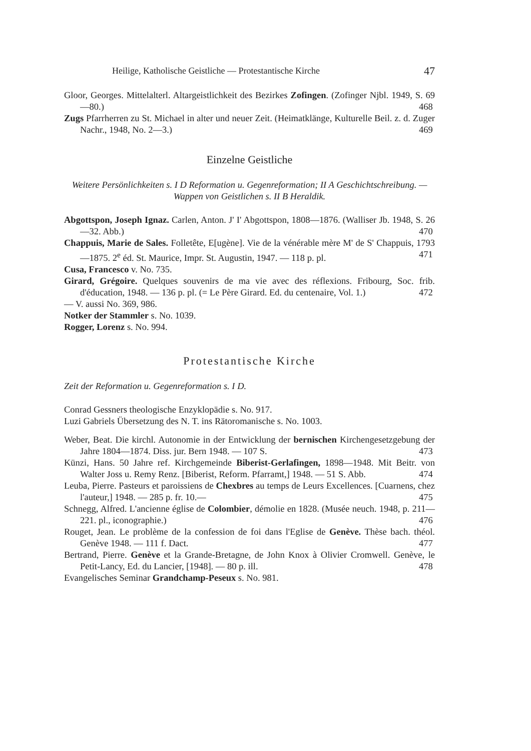Heilige, Katholische Geistliche — Protestantische Kirche 47
Gloor, Georges. Mittelalterl. Altargeistlichkeit des Bezirkes Zofingen. (Zofinger Njbl. 1949, S. 69—80.) 468
Zugs Pfarrherren zu St. Michael in alter und neuer Zeit. (Heimatklänge, Kulturelle Beil. z. d. Zuger Nachr., 1948, No. 2—3.) 469
Einzelne Geistliche
Weitere Persönlichkeiten s. I D Reformation u. Gegenreformation; II A Geschichtschreibung. — Wappen von Geistlichen s. II B Heraldik.
Abgottspon, Joseph Ignaz. Carlen, Anton. J' I' Abgottspon, 1808—1876. (Walliser Jb. 1948, S. 26—32. Abb.) 470
Chappuis, Marie de Sales. Folletête, E[ugène]. Vie de la vénérable mère M' de S' Chappuis, 1793—1875. 2<sup>e</sup> éd. St. Maurice, Impr. St. Augustin, 1947. — 118 p. pl. 471
Cusa, Francesco v. No. 735.
Girard, Grégoire. Quelques souvenirs de ma vie avec des réflexions. Fribourg, Soc. frib. d'éducation, 1948. — 136 p. pl. (= Le Père Girard. Ed. du centenaire, Vol. 1.) 472
— V. aussi No. 369, 986.
Notker der Stammler s. No. 1039.
Rogger, Lorenz s. No. 994.
Protestantische Kirche
Zeit der Reformation u. Gegenreformation s. I D.
Conrad Gessners theologische Enzyklopädie s. No. 917.
Luzi Gabriels Übersetzung des N. T. ins Rätoromanische s. No. 1003.
Weber, Beat. Die kirchl. Autonomie in der Entwicklung der bernischen Kirchengesetzgebung der Jahre 1804—1874. Diss. jur. Bern 1948. — 107 S. 473
Künzi, Hans. 50 Jahre ref. Kirchgemeinde Biberist-Gerlafingen, 1898—1948. Mit Beitr. von Walter Joss u. Remy Renz. [Biberist, Reform. Pfarramt,] 1948. — 51 S. Abb. 474
Leuba, Pierre. Pasteurs et paroissiens de Chexbres au temps de Leurs Excellences. [Cuarnens, chez l'auteur,] 1948. — 285 p. fr. 10.— 475
Schnegg, Alfred. L'ancienne église de Colombier, démolie en 1828. (Musée neuch. 1948, p. 211—221. pl., iconographie.) 476
Rouget, Jean. Le problème de la confession de foi dans l'Eglise de Genève. Thèse bach. théol. Genève 1948. — 111 f. Dact. 477
Bertrand, Pierre. Genève et la Grande-Bretagne, de John Knox à Olivier Cromwell. Genève, le Petit-Lancy, Ed. du Lancier, [1948]. — 80 p. ill. 478
Evangelisches Seminar Grandchamp-Peseux s. No. 981.